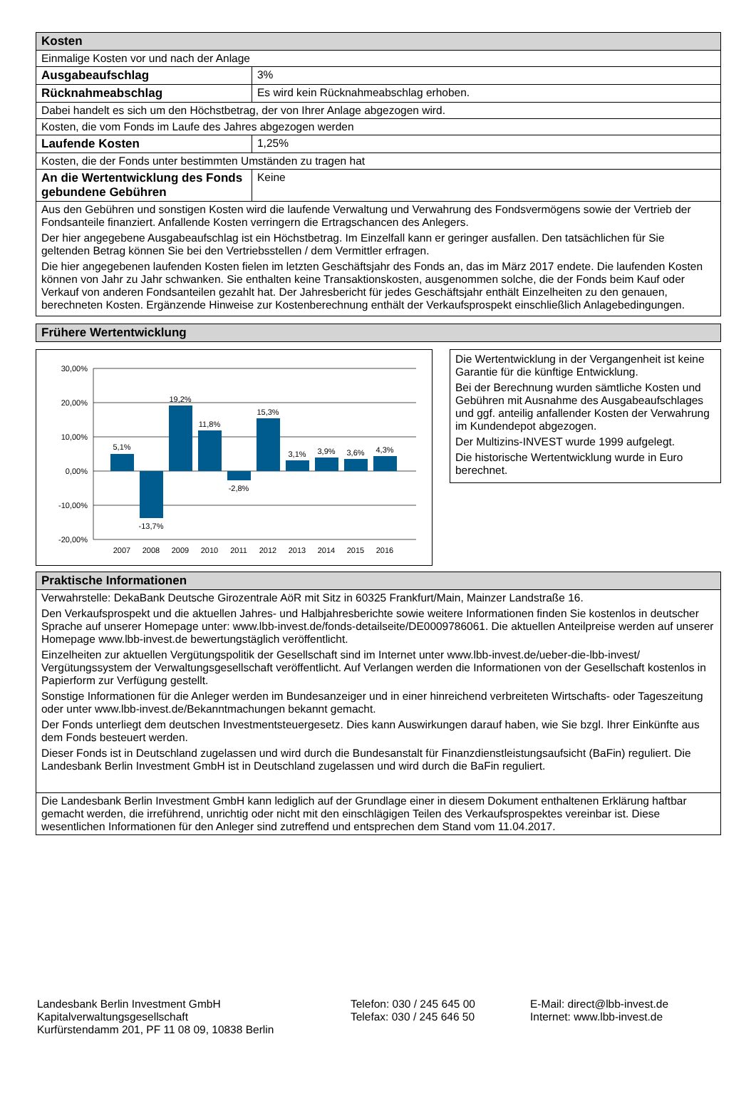| Kosten | |
| --- | --- |
| Einmalige Kosten vor und nach der Anlage | |
| Ausgabeaufschlag | 3% |
| Rücknahmeabschlag | Es wird kein Rücknahmeabschlag erhoben. |
| Dabei handelt es sich um den Höchstbetrag, der von Ihrer Anlage abgezogen wird. | |
| Kosten, die vom Fonds im Laufe des Jahres abgezogen werden | |
| Laufende Kosten | 1,25% |
| Kosten, die der Fonds unter bestimmten Umständen zu tragen hat | |
| An die Wertentwicklung des Fonds gebundene Gebühren | Keine |
| Aus den Gebühren und sonstigen Kosten wird die laufende Verwaltung und Verwahrung des Fondsvermögens sowie der Vertrieb der Fondsanteile finanziert. Anfallende Kosten verringern die Ertragschancen des Anlegers. Der hier angegebene Ausgabeaufschlag ist ein Höchstbetrag. Im Einzelfall kann er geringer ausfallen. Den tatsächlichen für Sie geltenden Betrag können Sie bei den Vertriebsstellen / dem Vermittler erfragen. Die hier angegebenen laufenden Kosten fielen im letzten Geschäftsjahr des Fonds an, das im März 2017 endete. Die laufenden Kosten können von Jahr zu Jahr schwanken. Sie enthalten keine Transaktionskosten, ausgenommen solche, die der Fonds beim Kauf oder Verkauf von anderen Fondsanteilen gezahlt hat. Der Jahresbericht für jedes Geschäftsjahr enthält Einzelheiten zu den genauen, berechneten Kosten. Ergänzende Hinweise zur Kostenberechnung enthält der Verkaufsprospekt einschließlich Anlagebedingungen. | |
Frühere Wertentwicklung
30,00%
20,00%
10,00%
0,00%
-10,00%
-20,00%
5,1%
-13,7%
19,2%
11,8%
-2,8%
15,3%
3,1%
3,9%
3,6%
4,3%
2007
2008
2009
2010
2011
2012
2013
2014
2015
2016
Die Wertentwicklung in der Vergangenheit ist keine Garantie für die künftige Entwicklung.
Bei der Berechnung wurden sämtliche Kosten und Gebühren mit Ausnahme des Ausgabeaufschlages und ggf. anteilig anfallender Kosten der Verwahrung im Kundendepot abgezogen.
Der Multizins-INVEST wurde 1999 aufgelegt.
Die historische Wertentwicklung wurde in Euro berechnet.
| Praktische Informationen |
| --- |
| Verwahrstelle: DekaBank Deutsche Girozentrale AöR mit Sitz in 60325 Frankfurt/Main, Mainzer Landstraße 16. Den Verkaufsprospekt und die aktuellen Jahres- und Halbjahresberichte sowie weitere Informationen finden Sie kostenlos in deutscher Sprache auf unserer Homepage unter: www.lbb-invest.de/fonds-detailseite/DE0009786061. Die aktuellen Anteilpreise werden auf unserer Homepage www.lbb-invest.de bewertungstäglich veröffentlicht. Einzelheiten zur aktuellen Vergütungspolitik der Gesellschaft sind im Internet unter www.lbb-invest.de/ueber-die-lbb-invest/ Vergütungssystem der Verwaltungsgesellschaft veröffentlicht. Auf Verlangen werden die Informationen von der Gesellschaft kostenlos in Papierform zur Verfügung gestellt. Sonstige Informationen für die Anleger werden im Bundesanzeiger und in einer hinreichend verbreiteten Wirtschafts- oder Tageszeitung oder unter www.lbb-invest.de/Bekanntmachungen bekannt gemacht. Der Fonds unterliegt dem deutschen Investmentsteuergesetz. Dies kann Auswirkungen darauf haben, wie Sie bzgl. Ihrer Einkünfte aus dem Fonds besteuert werden. Dieser Fonds ist in Deutschland zugelassen und wird durch die Bundesanstalt für Finanzdienstleistungsaufsicht (BaFin) reguliert. Die Landesbank Berlin Investment GmbH ist in Deutschland zugelassen und wird durch die BaFin reguliert. |
| Die Landesbank Berlin Investment GmbH kann lediglich auf der Grundlage einer in diesem Dokument enthaltenen Erklärung haftbar gemacht werden, die irreführend, unrichtig oder nicht mit den einschlägigen Teilen des Verkaufsprospektes vereinbar ist. Diese wesentlichen Informationen für den Anleger sind zutreffend und entsprechen dem Stand vom 11.04.2017. |
Landesbank Berlin Investment GmbH
Kapitalverwaltungsgesellschaft
Kurfürstendamm 201, PF 11 08 09, 10838 Berlin
Telefon: 030 / 245 645 00
Telefax: 030 / 245 646 50
E-Mail: direct@lbb-invest.de
Internet: www.lbb-invest.de